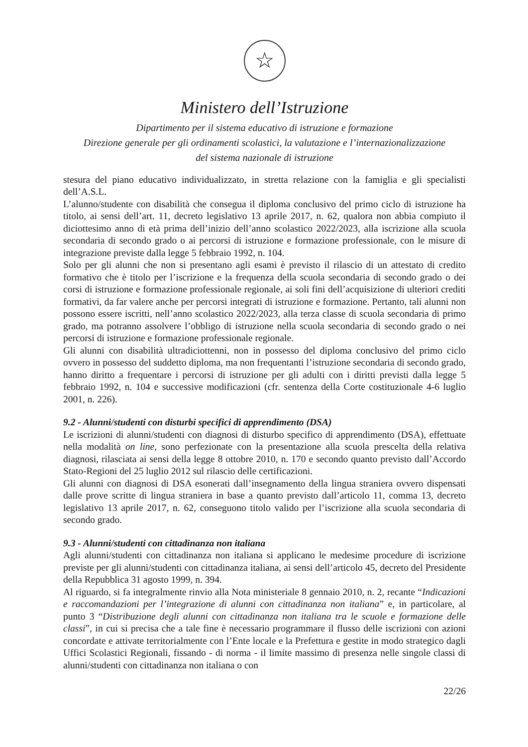☆
Ministero dell’Istruzione
Dipartimento per il sistema educativo di istruzione e formazione
Direzione generale per gli ordinamenti scolastici, la valutazione e l’internazionalizzazione
del sistema nazionale di istruzione
stesura del piano educativo individualizzato, in stretta relazione con la famiglia e gli specialisti dell’A.S.L.
L’alunno/studente con disabilità che consegua il diploma conclusivo del primo ciclo di istruzione ha titolo, ai sensi dell’art. 11, decreto legislativo 13 aprile 2017, n. 62, qualora non abbia compiuto il diciottesimo anno di età prima dell’inizio dell’anno scolastico 2022/2023, alla iscrizione alla scuola secondaria di secondo grado o ai percorsi di istruzione e formazione professionale, con le misure di integrazione previste dalla legge 5 febbraio 1992, n. 104.
Solo per gli alunni che non si presentano agli esami è previsto il rilascio di un attestato di credito formativo che è titolo per l’iscrizione e la frequenza della scuola secondaria di secondo grado o dei corsi di istruzione e formazione professionale regionale, ai soli fini dell’acquisizione di ulteriori crediti formativi, da far valere anche per percorsi integrati di istruzione e formazione. Pertanto, tali alunni non possono essere iscritti, nell’anno scolastico 2022/2023, alla terza classe di scuola secondaria di primo grado, ma potranno assolvere l’obbligo di istruzione nella scuola secondaria di secondo grado o nei percorsi di istruzione e formazione professionale regionale.
Gli alunni con disabilità ultradiciottenni, non in possesso del diploma conclusivo del primo ciclo ovvero in possesso del suddetto diploma, ma non frequentanti l’istruzione secondaria di secondo grado, hanno diritto a frequentare i percorsi di istruzione per gli adulti con i diritti previsti dalla legge 5 febbraio 1992, n. 104 e successive modificazioni (cfr. sentenza della Corte costituzionale 4-6 luglio 2001, n. 226).
9.2 - Alunni/studenti con disturbi specifici di apprendimento (DSA)
Le iscrizioni di alunni/studenti con diagnosi di disturbo specifico di apprendimento (DSA), effettuate nella modalità on line, sono perfezionate con la presentazione alla scuola prescelta della relativa diagnosi, rilasciata ai sensi della legge 8 ottobre 2010, n. 170 e secondo quanto previsto dall’Accordo Stato-Regioni del 25 luglio 2012 sul rilascio delle certificazioni.
Gli alunni con diagnosi di DSA esonerati dall’insegnamento della lingua straniera ovvero dispensati dalle prove scritte di lingua straniera in base a quanto previsto dall’articolo 11, comma 13, decreto legislativo 13 aprile 2017, n. 62, conseguono titolo valido per l’iscrizione alla scuola secondaria di secondo grado.
9.3 - Alunni/studenti con cittadinanza non italiana
Agli alunni/studenti con cittadinanza non italiana si applicano le medesime procedure di iscrizione previste per gli alunni/studenti con cittadinanza italiana, ai sensi dell’articolo 45, decreto del Presidente della Repubblica 31 agosto 1999, n. 394.
Al riguardo, si fa integralmente rinvio alla Nota ministeriale 8 gennaio 2010, n. 2, recante “Indicazioni e raccomandazioni per l’integrazione di alunni con cittadinanza non italiana” e, in particolare, al punto 3 “Distribuzione degli alunni con cittadinanza non italiana tra le scuole e formazione delle classi”, in cui si precisa che a tale fine è necessario programmare il flusso delle iscrizioni con azioni concordate e attivate territorialmente con l’Ente locale e la Prefettura e gestite in modo strategico dagli Uffici Scolastici Regionali, fissando - di norma - il limite massimo di presenza nelle singole classi di alunni/studenti con cittadinanza non italiana o con
22/26